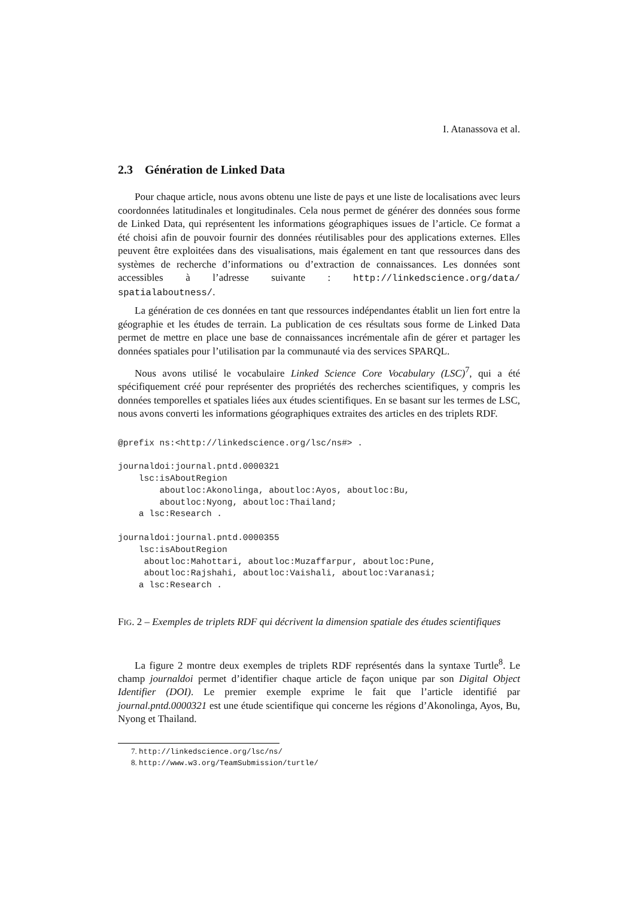I. Atanassova et al.
2.3 Génération de Linked Data
Pour chaque article, nous avons obtenu une liste de pays et une liste de localisations avec leurs coordonnées latitudinales et longitudinales. Cela nous permet de générer des données sous forme de Linked Data, qui représentent les informations géographiques issues de l’article. Ce format a été choisi afin de pouvoir fournir des données réutilisables pour des applications externes. Elles peuvent être exploitées dans des visualisations, mais également en tant que ressources dans des systèmes de recherche d’informations ou d’extraction de connaissances. Les données sont accessibles à l’adresse suivante : http://linkedscience.org/data/ spatialaboutness/.
La génération de ces données en tant que ressources indépendantes établit un lien fort entre la géographie et les études de terrain. La publication de ces résultats sous forme de Linked Data permet de mettre en place une base de connaissances incrémentale afin de gérer et partager les données spatiales pour l’utilisation par la communauté via des services SPARQL.
Nous avons utilisé le vocabulaire Linked Science Core Vocabulary (LSC)<sup>7</sup>, qui a été spécifiquement créé pour représenter des propriétés des recherches scientifiques, y compris les données temporelles et spatiales liées aux études scientifiques. En se basant sur les termes de LSC, nous avons converti les informations géographiques extraites des articles en des triplets RDF.
@prefix ns:<http://linkedscience.org/lsc/ns#> .

journaldoi:journal.pntd.0000321
    lsc:isAboutRegion
        aboutloc:Akonolinga, aboutloc:Ayos, aboutloc:Bu,
        aboutloc:Nyong, aboutloc:Thailand;
    a lsc:Research .

journaldoi:journal.pntd.0000355
    lsc:isAboutRegion
     aboutloc:Mahottari, aboutloc:Muzaffarpur, aboutloc:Pune,
     aboutloc:Rajshahi, aboutloc:Vaishali, aboutloc:Varanasi;
    a lsc:Research .
FIG. 2 – Exemples de triplets RDF qui décrivent la dimension spatiale des études scientifiques
La figure 2 montre deux exemples de triplets RDF représentés dans la syntaxe Turtle<sup>8</sup>. Le champ journaldoi permet d’identifier chaque article de façon unique par son Digital Object Identifier (DOI). Le premier exemple exprime le fait que l’article identifié par journal.pntd.0000321 est une étude scientifique qui concerne les régions d’Akonolinga, Ayos, Bu, Nyong et Thailand.
7. http://linkedscience.org/lsc/ns/
8. http://www.w3.org/TeamSubmission/turtle/